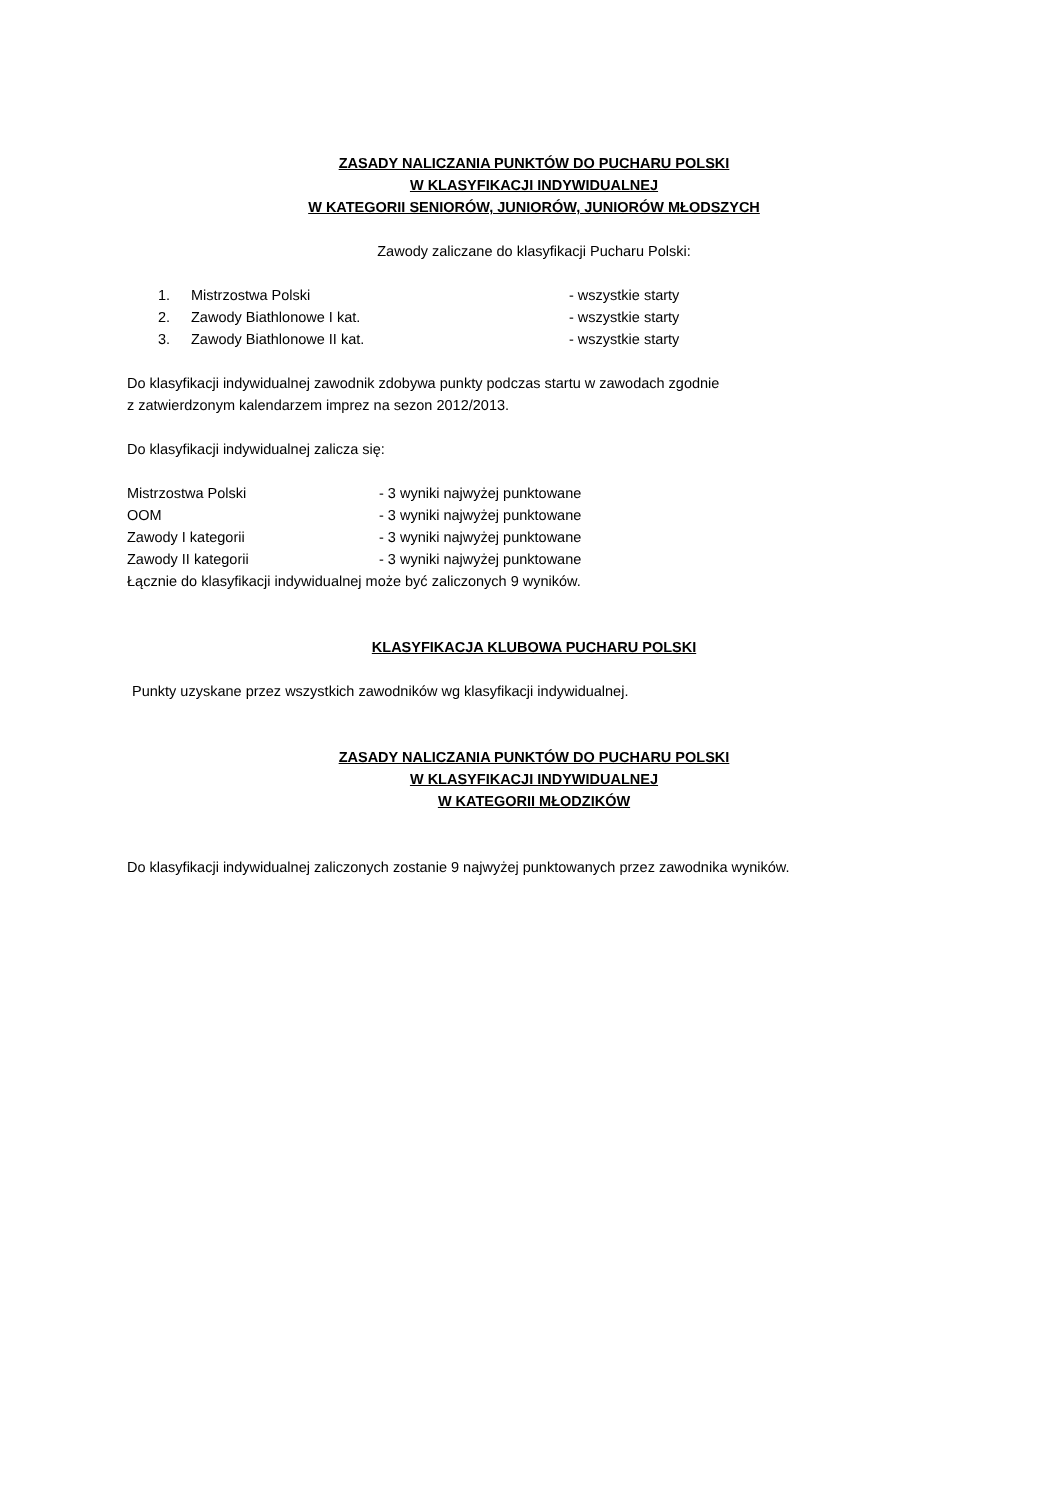ZASADY NALICZANIA PUNKTÓW DO PUCHARU POLSKI
W KLASYFIKACJI INDYWIDUALNEJ
W KATEGORII SENIORÓW, JUNIORÓW, JUNIORÓW MŁODSZYCH
Zawody zaliczane do klasyfikacji Pucharu Polski:
1. Mistrzostwa Polski - wszystkie starty
2. Zawody Biathlonowe I kat. - wszystkie starty
3. Zawody Biathlonowe II kat. - wszystkie starty
Do klasyfikacji indywidualnej zawodnik zdobywa punkty podczas startu w zawodach zgodnie
z zatwierdzonym kalendarzem imprez na sezon 2012/2013.
Do klasyfikacji indywidualnej zalicza się:
Mistrzostwa Polski - 3 wyniki najwyżej punktowane
OOM - 3 wyniki najwyżej punktowane
Zawody I kategorii - 3 wyniki najwyżej punktowane
Zawody II kategorii - 3 wyniki najwyżej punktowane
Łącznie do klasyfikacji indywidualnej może być zaliczonych 9 wyników.
KLASYFIKACJA KLUBOWA PUCHARU POLSKI
Punkty uzyskane przez wszystkich zawodników wg klasyfikacji indywidualnej.
ZASADY NALICZANIA PUNKTÓW DO PUCHARU POLSKI
W KLASYFIKACJI INDYWIDUALNEJ
W KATEGORII MŁODZIKÓW
Do klasyfikacji indywidualnej zaliczonych zostanie 9 najwyżej punktowanych przez zawodnika wyników.